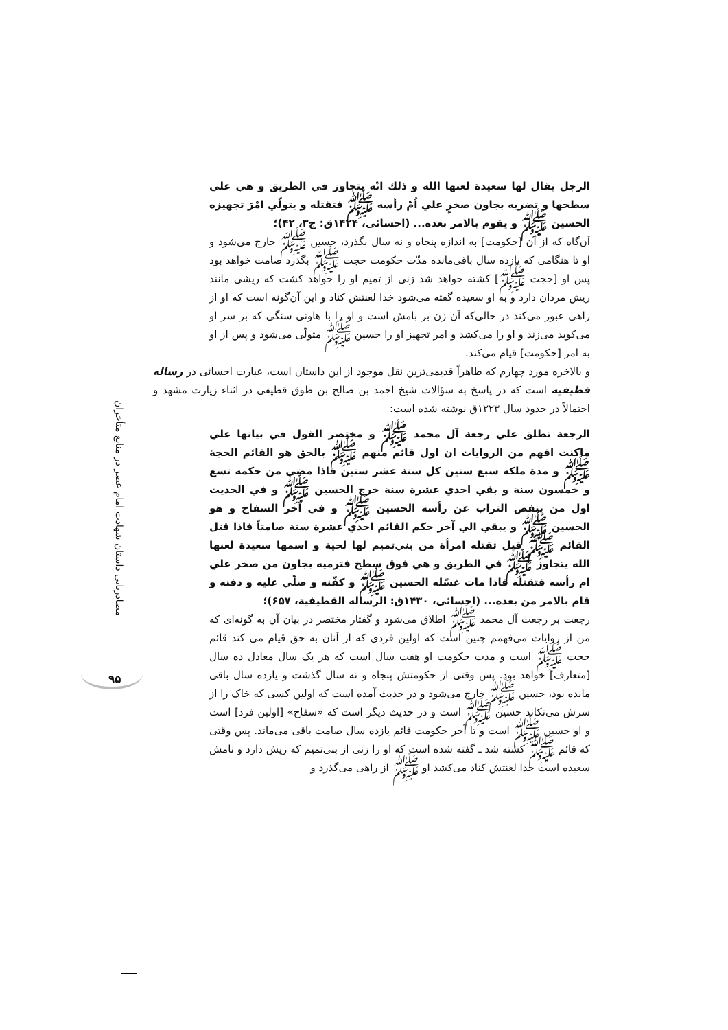مصادریابی داستان شهادت امام عصر در منابع متأخران
۹۵
الرجل يقال لها سعيدة لعنها الله و ذلك انّه يتجاوز في الطريق و هي علي سطحها و تضربه بجاون صخرٍ علي اُمّ رأسه ﷺ فتقتله و يتولّي امْرَ تجهيزه الحسين ﷺ و يقوم بالامر بعده... (احسائی، ۱۴۲۴ق: ج۳، ۴۲)؛
آن‌گاه که از آن [حکومت] به اندازه پنجاه و نه سال بگذرد، حسین ﷺ خارج می‌شود و او تا هنگامی که یازده سال باقی‌مانده مدّت حکومت حجت ﷺ بگذرد صامت خواهد بود پس او [حجت ﷺ] کشته خواهد شد زنی از تمیم او را خواهد کشت که ریشی مانند ریش مردان دارد و به او سعیده گفته می‌شود خدا لعنتش کناد و این آن‌گونه است که او از راهی عبور می‌کند در حالی‌که آن زن بر بامش است و او را با هاونی سنگی که بر سر او می‌کوبد می‌زند و او را می‌کشد و امر تجهیز او را حسین ﷺ متولّی می‌شود و پس از او به امر [حکومت] قیام می‌کند.
و بالاخره مورد چهارم که ظاهراً قدیمی‌ترین نقل موجود از این داستان است، عبارت احسائی در رساله قطیفیه است که در پاسخ به سؤالات شیخ احمد بن صالح بن طوق قطیفی در اثناء زیارت مشهد و احتمالاً در حدود سال ۱۲۲۳ق نوشته شده است:
الرجعة تطلق علي رجعة آل محمد ﷺ و مختصر القول في بيانها علي ماكنت افهم من الروايات ان اول قائم منهم ﷺ بالحق هو القائم الحجة ﷺ و مدة ملكه سبع سنين كل سنة عشر سنين فاذا مضي من حكمه تسع و خمسون سنة و بقي احدي عشرة سنة خرج الحسين ﷺ و في الحديث اول من ينفض التراب عن رأسه الحسين ﷺ و في آخر السفاح و هو الحسين ﷺ و يبقي الي آخر حكم القائم احدي عشرة سنة صامتاً فاذا قتل القائم ﷺ قيل تقتله امرأة من بني‌تميم لها لحية و اسمها سعيدة لعنها الله يتجاوز ﷺ في الطريق و هي فوق سطح فترميه بجاون من صخر علي ام رأسه فتقتله فاذا مات غسّله الحسين ﷺ و كفّنه و صلّي عليه و دفنه و قام بالامر من بعده... (احسائی، ۱۴۳۰ق: الرساله القطيفية، ۶۵۷)؛
رجعت بر رجعت آل محمد ﷺ اطلاق می‌شود و گفتار مختصر در بیان آن به گونه‌ای که من از روایات می‌فهمم چنین است که اولین فردی که از آنان به حق قیام می کند قائم حجت ﷺ است و مدت حکومت او هفت سال است که هر یک سال معادل ده سال [متعارف] خواهد بود. پس وقتی از حکومتش پنجاه و نه سال گذشت و یازده سال باقی مانده بود، حسین ﷺ خارج می‌شود و در حدیث آمده است که اولین کسی که خاک را از سرش می‌تکاند حسین ﷺ است و در حدیث دیگر است که «سفاح» [اولین فرد] است و او حسین ﷺ است و تا آخر حکومت قائم یازده سال صامت باقی می‌ماند. پس وقتی که قائم ﷺ کشته شد ـ گفته شده است که او را زنی از بنی‌تمیم که ریش دارد و نامش سعیده است خدا لعنتش کناد می‌کشد او ﷺ از راهی می‌گذرد و